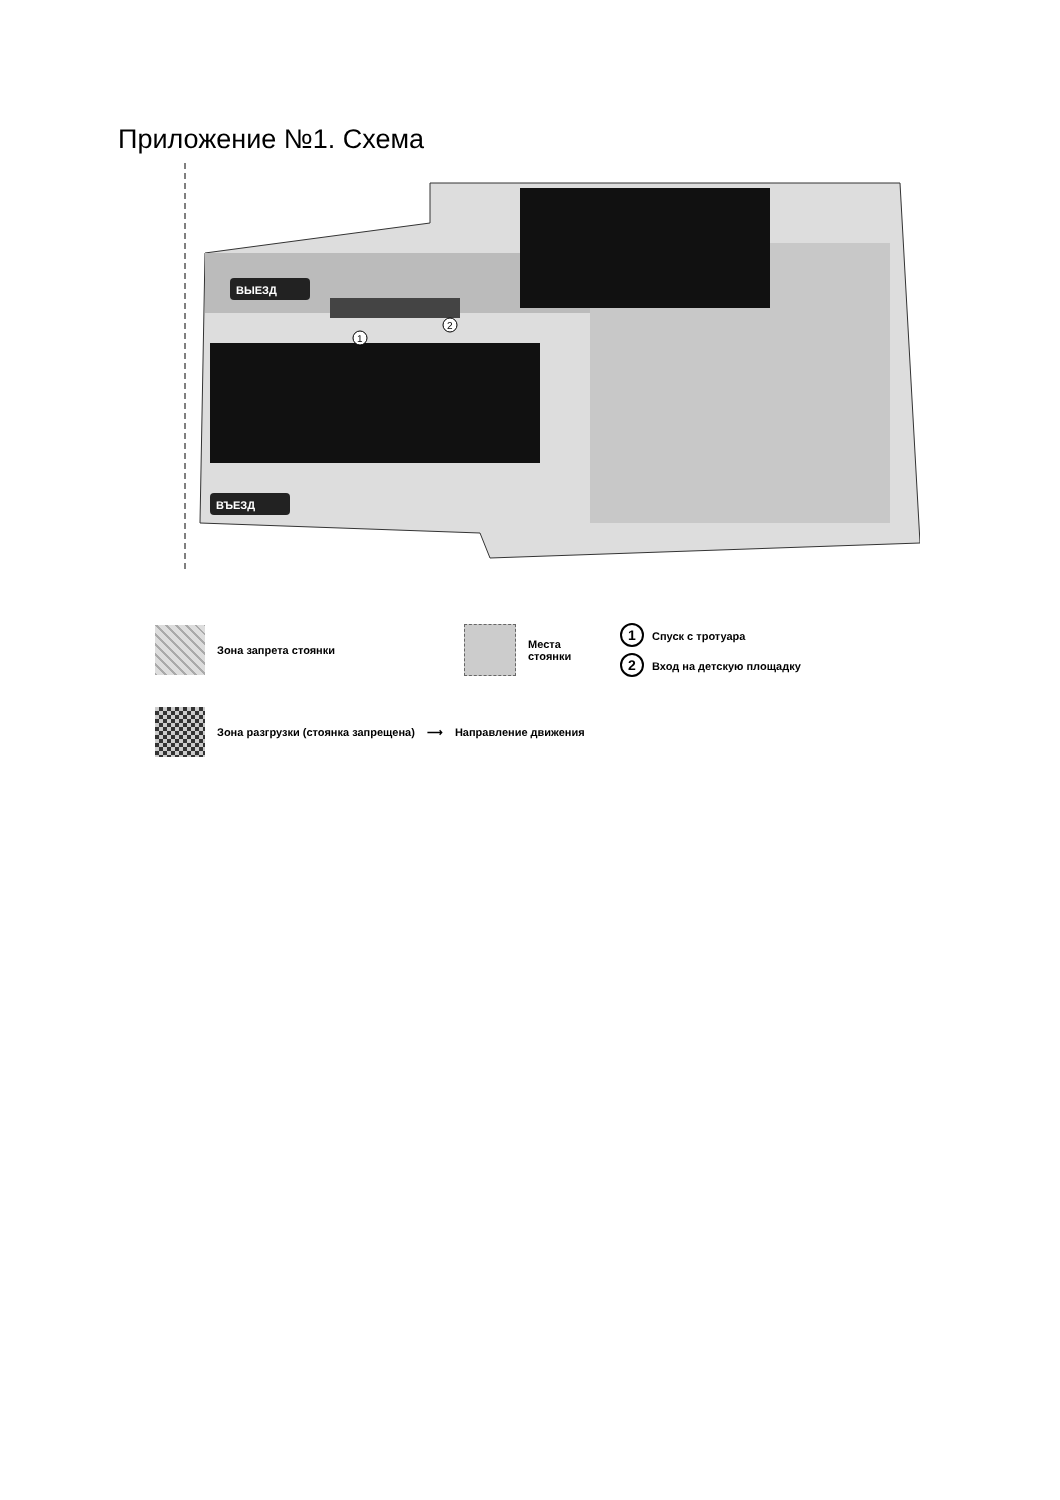Приложение №1. Схема
ВЫЕЗД
ВЪЕЗД
1
2
Зона запрета стоянки
Места стоянки
1 Спуск с тротуара
2 Вход на детскую площадку
Зона разгрузки (стоянка запрещена) ⟶ Направление движения